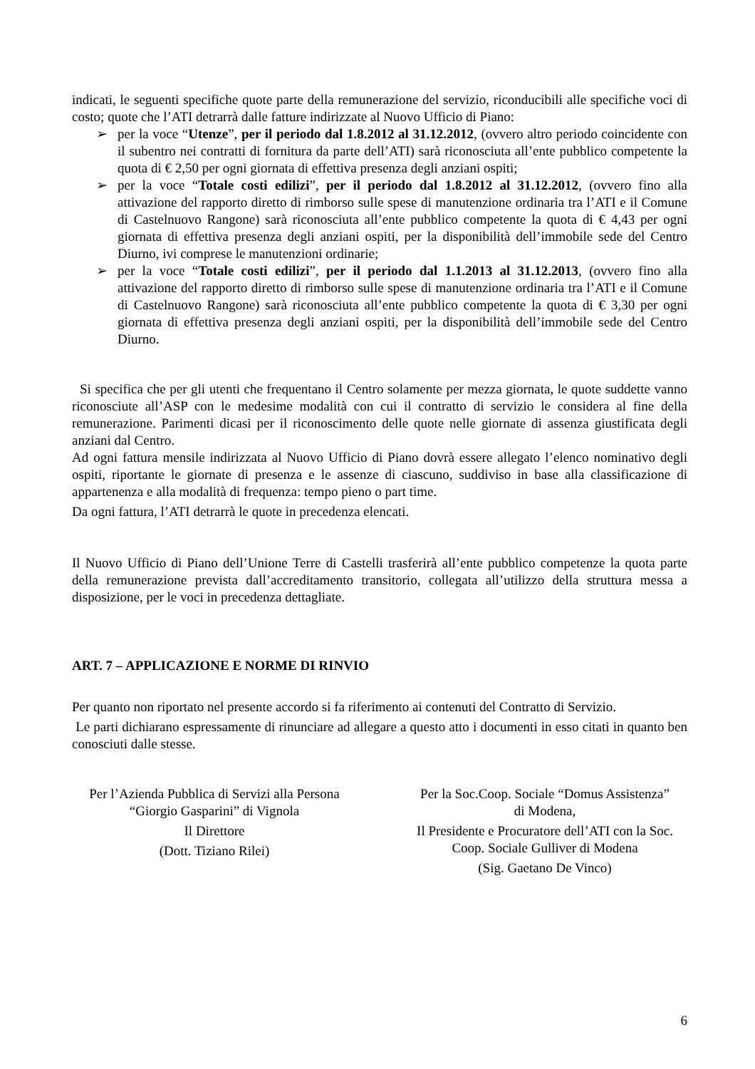indicati, le seguenti specifiche quote parte della remunerazione del servizio, riconducibili alle specifiche voci di costo; quote che l’ATI detrarrà dalle fatture indirizzate al Nuovo Ufficio di Piano:
➢ per la voce “Utenze”, per il periodo dal 1.8.2012 al 31.12.2012, (ovvero altro periodo coincidente con il subentro nei contratti di fornitura da parte dell’ATI) sarà riconosciuta all’ente pubblico competente la quota di € 2,50 per ogni giornata di effettiva presenza degli anziani ospiti;
➢ per la voce “Totale costi edilizi”, per il periodo dal 1.8.2012 al 31.12.2012, (ovvero fino alla attivazione del rapporto diretto di rimborso sulle spese di manutenzione ordinaria tra l’ATI e il Comune di Castelnuovo Rangone) sarà riconosciuta all’ente pubblico competente la quota di € 4,43 per ogni giornata di effettiva presenza degli anziani ospiti, per la disponibilità dell’immobile sede del Centro Diurno, ivi comprese le manutenzioni ordinarie;
➢ per la voce “Totale costi edilizi”, per il periodo dal 1.1.2013 al 31.12.2013, (ovvero fino alla attivazione del rapporto diretto di rimborso sulle spese di manutenzione ordinaria tra l’ATI e il Comune di Castelnuovo Rangone) sarà riconosciuta all’ente pubblico competente la quota di € 3,30 per ogni giornata di effettiva presenza degli anziani ospiti, per la disponibilità dell’immobile sede del Centro Diurno.
Si specifica che per gli utenti che frequentano il Centro solamente per mezza giornata, le quote suddette vanno riconosciute all’ASP con le medesime modalità con cui il contratto di servizio le considera al fine della remunerazione. Parimenti dicasi per il riconoscimento delle quote nelle giornate di assenza giustificata degli anziani dal Centro.
Ad ogni fattura mensile indirizzata al Nuovo Ufficio di Piano dovrà essere allegato l’elenco nominativo degli ospiti, riportante le giornate di presenza e le assenze di ciascuno, suddiviso in base alla classificazione di appartenenza e alla modalità di frequenza: tempo pieno o part time.
Da ogni fattura, l’ATI detrarrà le quote in precedenza elencati.
Il Nuovo Ufficio di Piano dell’Unione Terre di Castelli trasferirà all’ente pubblico competenze la quota parte della remunerazione prevista dall’accreditamento transitorio, collegata all’utilizzo della struttura messa a disposizione, per le voci in precedenza dettagliate.
ART. 7 – APPLICAZIONE E NORME DI RINVIO
Per quanto non riportato nel presente accordo si fa riferimento ai contenuti del Contratto di Servizio.
Le parti dichiarano espressamente di rinunciare ad allegare a questo atto i documenti in esso citati in quanto ben conosciuti dalle stesse.
Per l’Azienda Pubblica di Servizi alla Persona
“Giorgio Gasparini” di Vignola
Il Direttore
(Dott. Tiziano Rilei)
Per la Soc.Coop. Sociale “Domus Assistenza”
di Modena,
Il Presidente e Procuratore dell’ATI con la Soc. Coop. Sociale Gulliver di Modena
(Sig. Gaetano De Vinco)
6